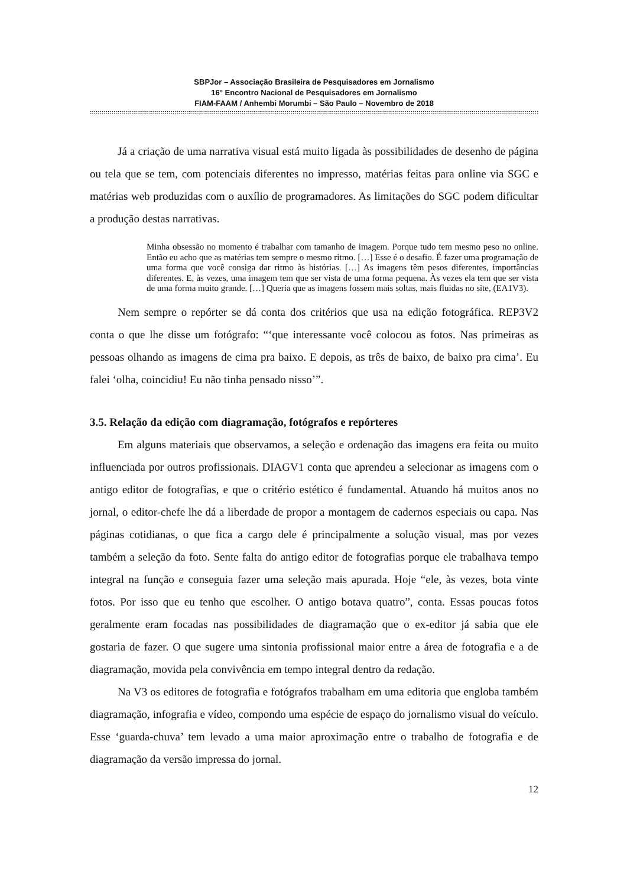SBPJor – Associação Brasileira de Pesquisadores em Jornalismo
16° Encontro Nacional de Pesquisadores em Jornalismo
FIAM-FAAM / Anhembi Morumbi – São Paulo – Novembro de 2018
::::::::::::::::::::::::::::::::::::::::::::::::::::::::::::::::::::::::::::::::::::::::::::::::::::::::::::::::::::::::::::::::::::::::::::::::::::::::::::::::::::::::::::::::::::::::::::::::::::::::::::::::::::::::::::::::::::::::::::::::::::::::::::::::::::::::::::::::::::::::
Já a criação de uma narrativa visual está muito ligada às possibilidades de desenho de página ou tela que se tem, com potenciais diferentes no impresso, matérias feitas para online via SGC e matérias web produzidas com o auxílio de programadores. As limitações do SGC podem dificultar a produção destas narrativas.
Minha obsessão no momento é trabalhar com tamanho de imagem. Porque tudo tem mesmo peso no online. Então eu acho que as matérias tem sempre o mesmo ritmo. […] Esse é o desafio. É fazer uma programação de uma forma que você consiga dar ritmo às histórias. […] As imagens têm pesos diferentes, importâncias diferentes. E, às vezes, uma imagem tem que ser vista de uma forma pequena. Às vezes ela tem que ser vista de uma forma muito grande. […] Queria que as imagens fossem mais soltas, mais fluidas no site, (EA1V3).
Nem sempre o repórter se dá conta dos critérios que usa na edição fotográfica. REP3V2 conta o que lhe disse um fotógrafo: “‘que interessante você colocou as fotos. Nas primeiras as pessoas olhando as imagens de cima pra baixo. E depois, as três de baixo, de baixo pra cima’. Eu falei ‘olha, coincidiu! Eu não tinha pensado nisso’”.
3.5. Relação da edição com diagramação, fotógrafos e repórteres
Em alguns materiais que observamos, a seleção e ordenação das imagens era feita ou muito influenciada por outros profissionais. DIAGV1 conta que aprendeu a selecionar as imagens com o antigo editor de fotografias, e que o critério estético é fundamental. Atuando há muitos anos no jornal, o editor-chefe lhe dá a liberdade de propor a montagem de cadernos especiais ou capa. Nas páginas cotidianas, o que fica a cargo dele é principalmente a solução visual, mas por vezes também a seleção da foto. Sente falta do antigo editor de fotografias porque ele trabalhava tempo integral na função e conseguia fazer uma seleção mais apurada. Hoje “ele, às vezes, bota vinte fotos. Por isso que eu tenho que escolher. O antigo botava quatro”, conta. Essas poucas fotos geralmente eram focadas nas possibilidades de diagramação que o ex-editor já sabia que ele gostaria de fazer. O que sugere uma sintonia profissional maior entre a área de fotografia e a de diagramação, movida pela convivência em tempo integral dentro da redação.
Na V3 os editores de fotografia e fotógrafos trabalham em uma editoria que engloba também diagramação, infografia e vídeo, compondo uma espécie de espaço do jornalismo visual do veículo. Esse ‘guarda-chuva’ tem levado a uma maior aproximação entre o trabalho de fotografia e de diagramação da versão impressa do jornal.
12